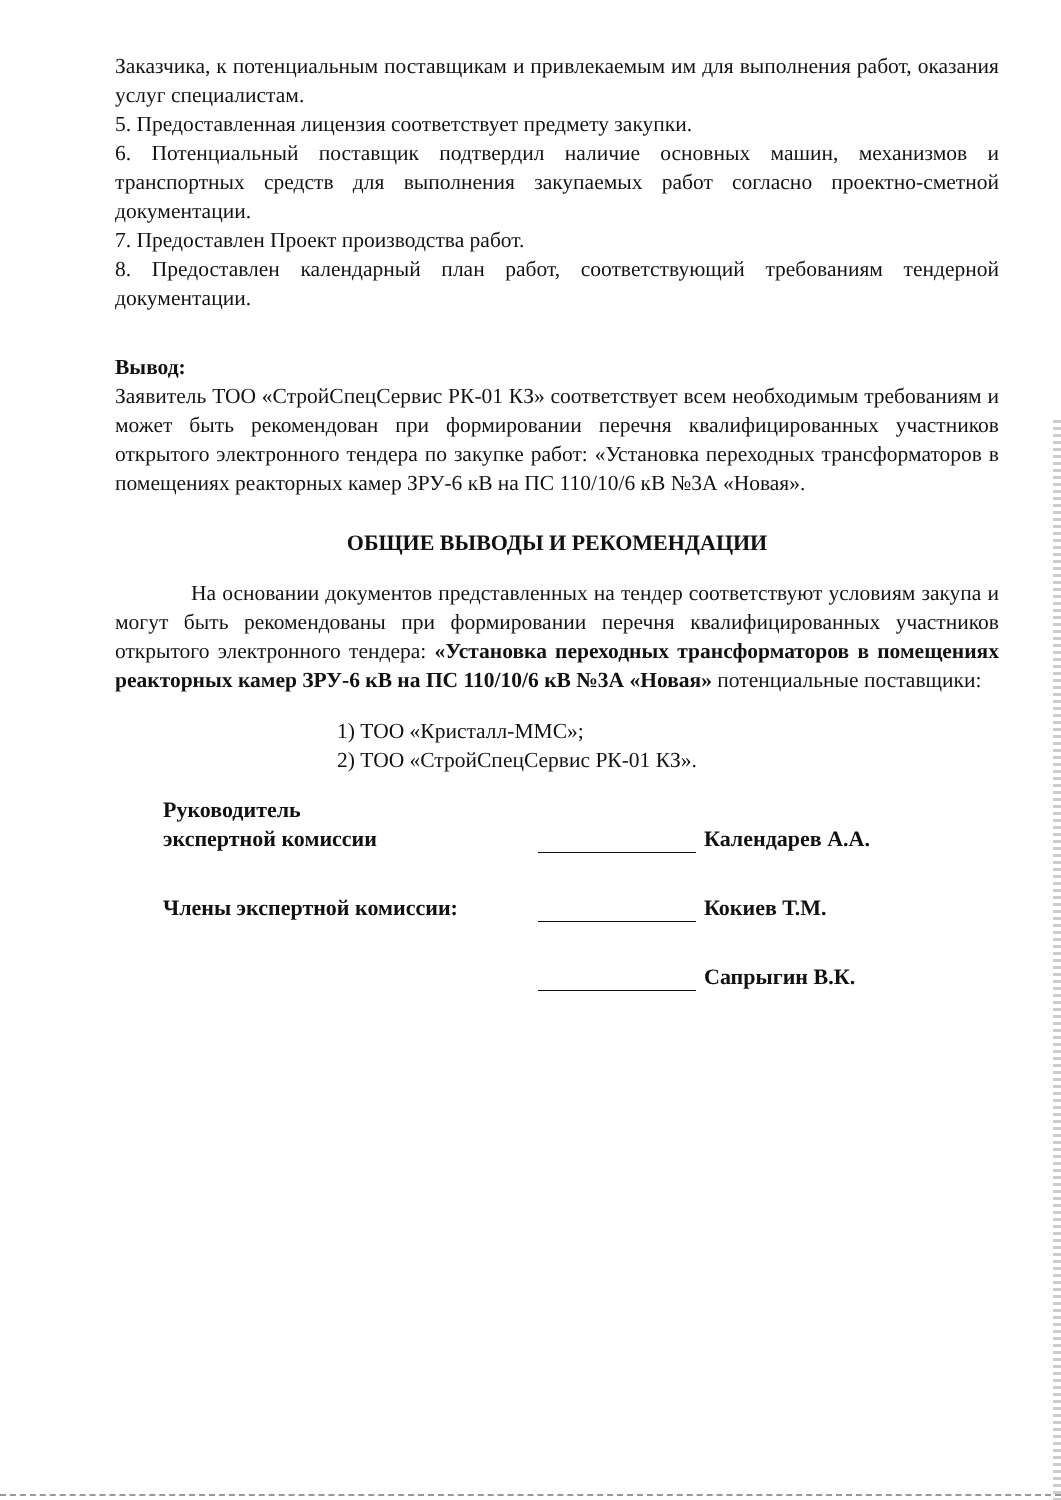Заказчика, к потенциальным поставщикам и привлекаемым им для выполнения работ, оказания услуг специалистам.
5. Предоставленная лицензия соответствует предмету закупки.
6. Потенциальный поставщик подтвердил наличие основных машин, механизмов и транспортных средств для выполнения закупаемых работ согласно проектно-сметной документации.
7. Предоставлен Проект производства работ.
8. Предоставлен календарный план работ, соответствующий требованиям тендерной документации.
Вывод:
Заявитель ТОО «СтройСпецСервис РК-01 КЗ» соответствует всем необходимым требованиям и может быть рекомендован при формировании перечня квалифицированных участников открытого электронного тендера по закупке работ: «Установка переходных трансформаторов в помещениях реакторных камер ЗРУ-6 кВ на ПС 110/10/6 кВ №3А «Новая».
ОБЩИЕ ВЫВОДЫ И РЕКОМЕНДАЦИИ
На основании документов представленных на тендер соответствуют условиям закупа и могут быть рекомендованы при формировании перечня квалифицированных участников открытого электронного тендера: «Установка переходных трансформаторов в помещениях реакторных камер ЗРУ-6 кВ на ПС 110/10/6 кВ №3А «Новая» потенциальные поставщики:
1) ТОО «Кристалл-ММС»;
2) ТОО «СтройСпецСервис РК-01 КЗ».
Руководитель
экспертной комиссии
Календарев А.А.
Члены экспертной комиссии:
Кокиев Т.М.
Сапрыгин В.К.